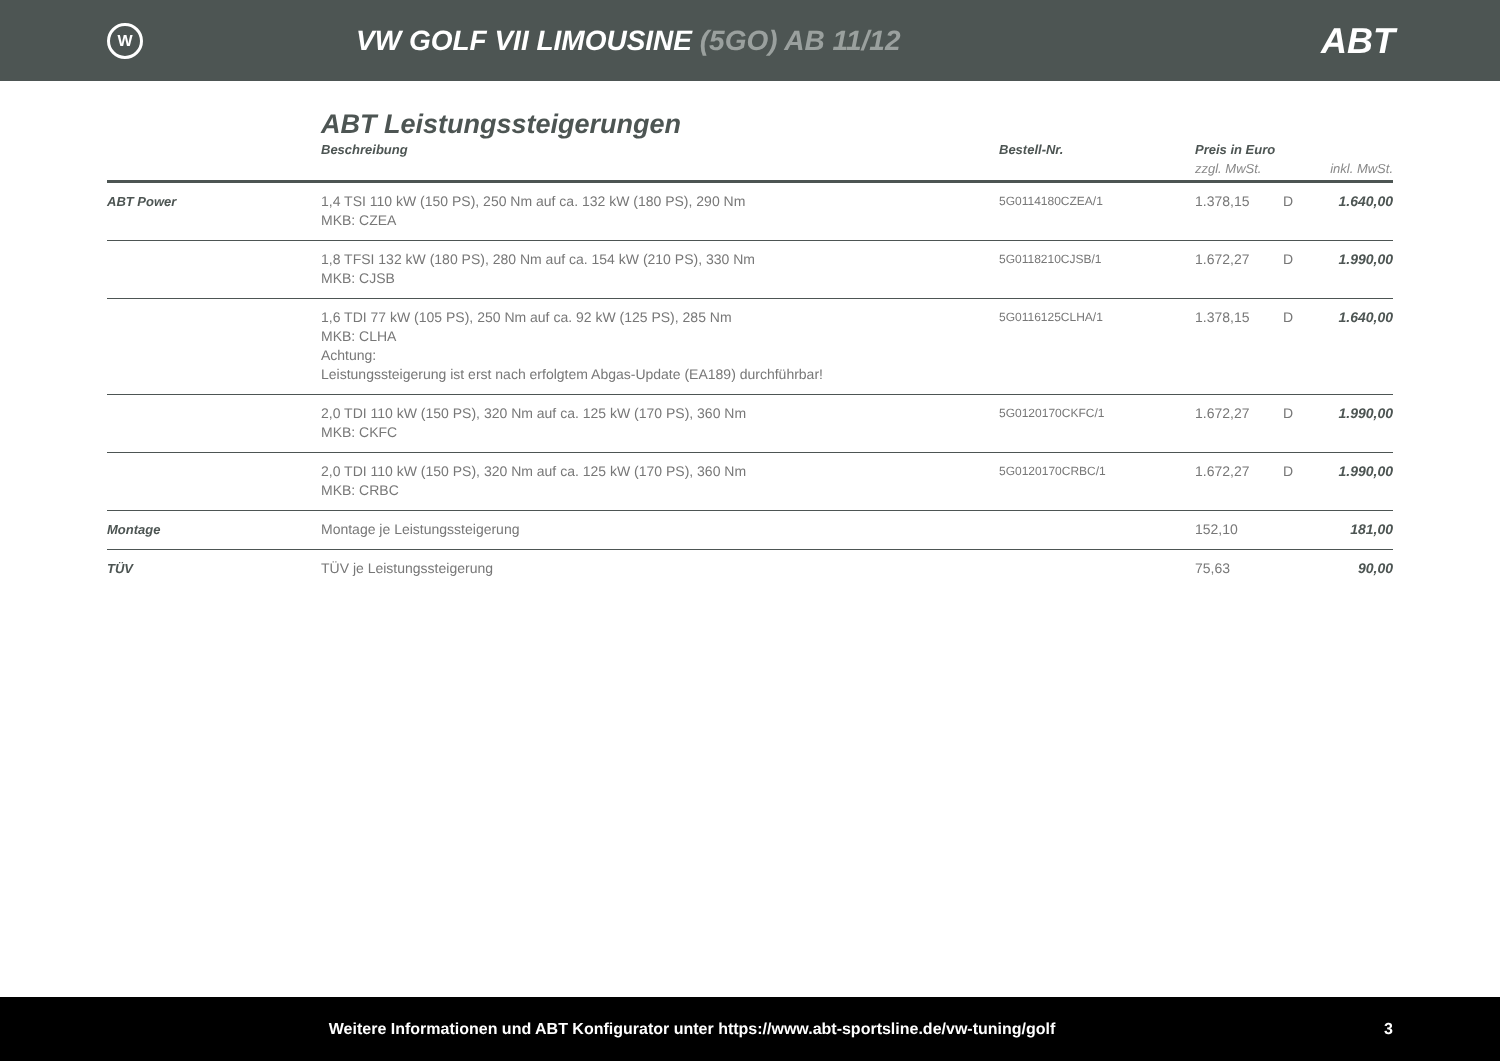W
VW GOLF VII LIMOUSINE (5GO) AB 11/12
ABT
ABT Leistungssteigerungen
| | Beschreibung | Bestell-Nr. | Preis in Euro | | |
| --- | --- | --- | --- | --- | --- |
| | | | zzgl. MwSt. | | inkl. MwSt. |
| ABT Power | 1,4 TSI 110 kW (150 PS), 250 Nm auf ca. 132 kW (180 PS), 290 Nm MKB: CZEA | 5G0114180CZEA/1 | 1.378,15 | D | 1.640,00 |
| | 1,8 TFSI 132 kW (180 PS), 280 Nm auf ca. 154 kW (210 PS), 330 Nm MKB: CJSB | 5G0118210CJSB/1 | 1.672,27 | D | 1.990,00 |
| | 1,6 TDI 77 kW (105 PS), 250 Nm auf ca. 92 kW (125 PS), 285 Nm MKB: CLHA Achtung: Leistungssteigerung ist erst nach erfolgtem Abgas-Update (EA189) durchführbar! | 5G0116125CLHA/1 | 1.378,15 | D | 1.640,00 |
| | 2,0 TDI 110 kW (150 PS), 320 Nm auf ca. 125 kW (170 PS), 360 Nm MKB: CKFC | 5G0120170CKFC/1 | 1.672,27 | D | 1.990,00 |
| | 2,0 TDI 110 kW (150 PS), 320 Nm auf ca. 125 kW (170 PS), 360 Nm MKB: CRBC | 5G0120170CRBC/1 | 1.672,27 | D | 1.990,00 |
| Montage | Montage je Leistungssteigerung | | 152,10 | | 181,00 |
| TÜV | TÜV je Leistungssteigerung | | 75,63 | | 90,00 |
Weitere Informationen und ABT Konfigurator unter https://www.abt-sportsline.de/vw-tuning/golf
3